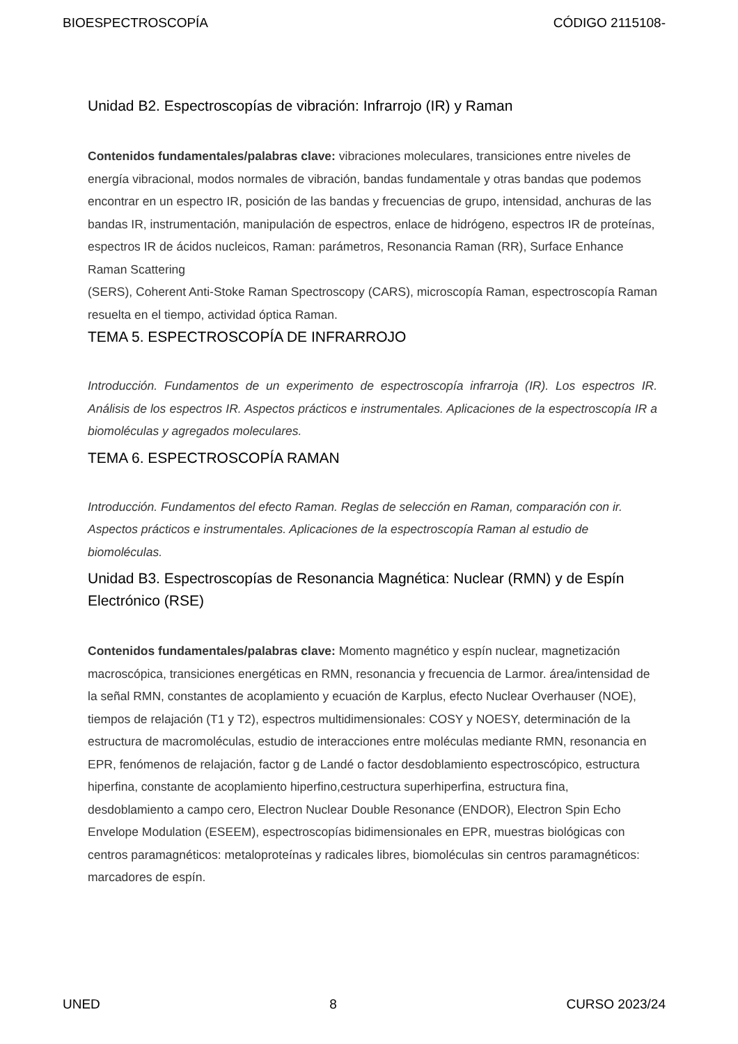BIOESPECTROSCOPÍA CÓDIGO 2115108-
Unidad B2. Espectroscopías de vibración: Infrarrojo (IR) y Raman
Contenidos fundamentales/palabras clave: vibraciones moleculares, transiciones entre niveles de energía vibracional, modos normales de vibración, bandas fundamentale y otras bandas que podemos encontrar en un espectro IR, posición de las bandas y frecuencias de grupo, intensidad, anchuras de las bandas IR, instrumentación, manipulación de espectros, enlace de hidrógeno, espectros IR de proteínas, espectros IR de ácidos nucleicos, Raman: parámetros, Resonancia Raman (RR), Surface Enhance Raman Scattering
(SERS), Coherent Anti-Stoke Raman Spectroscopy (CARS), microscopía Raman, espectroscopía Raman resuelta en el tiempo, actividad óptica Raman.
TEMA 5. ESPECTROSCOPÍA DE INFRARROJO
Introducción. Fundamentos de un experimento de espectroscopía infrarroja (IR). Los espectros IR. Análisis de los espectros IR. Aspectos prácticos e instrumentales. Aplicaciones de la espectroscopía IR a biomoléculas y agregados moleculares.
TEMA 6. ESPECTROSCOPÍA RAMAN
Introducción. Fundamentos del efecto Raman. Reglas de selección en Raman, comparación con ir. Aspectos prácticos e instrumentales. Aplicaciones de la espectroscopía Raman al estudio de biomoléculas.
Unidad B3. Espectroscopías de Resonancia Magnética: Nuclear (RMN) y de Espín Electrónico (RSE)
Contenidos fundamentales/palabras clave: Momento magnético y espín nuclear, magnetización macroscópica, transiciones energéticas en RMN, resonancia y frecuencia de Larmor. área/intensidad de la señal RMN, constantes de acoplamiento y ecuación de Karplus, efecto Nuclear Overhauser (NOE), tiempos de relajación (T1 y T2), espectros multidimensionales: COSY y NOESY, determinación de la estructura de macromoléculas, estudio de interacciones entre moléculas mediante RMN, resonancia en EPR, fenómenos de relajación, factor g de Landé o factor desdoblamiento espectroscópico, estructura hiperfina, constante de acoplamiento hiperfino,cestructura superhiperfina, estructura fina, desdoblamiento a campo cero, Electron Nuclear Double Resonance (ENDOR), Electron Spin Echo Envelope Modulation (ESEEM), espectroscopías bidimensionales en EPR, muestras biológicas con centros paramagnéticos: metaloproteínas y radicales libres, biomoléculas sin centros paramagnéticos: marcadores de espín.
UNED 8 CURSO 2023/24